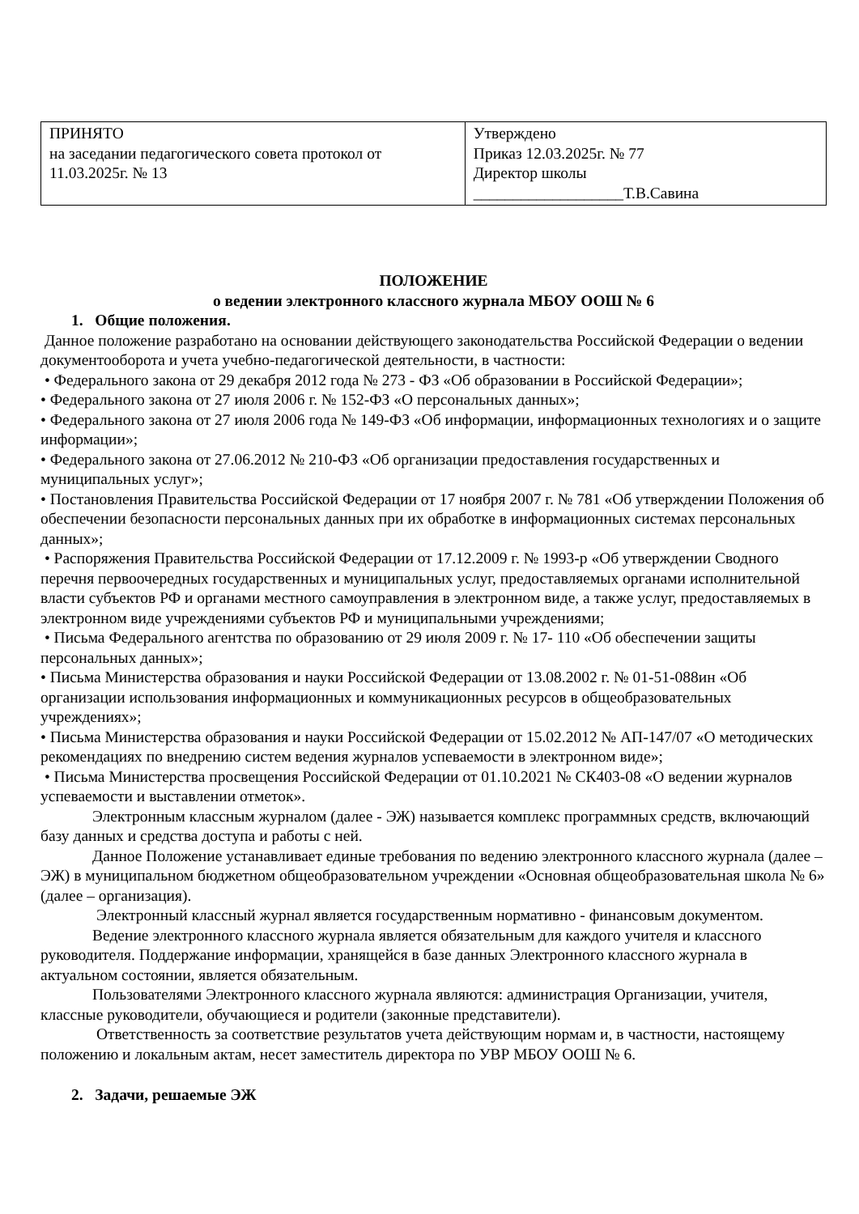| ПРИНЯТО на заседании педагогического совета протокол от 11.03.2025г. № 13 | Утверждено Приказ 12.03.2025г. № 77 Директор школы ___________________Т.В.Савина |
ПОЛОЖЕНИЕ
о ведении электронного классного журнала МБОУ ООШ № 6
1. Общие положения.
Данное положение разработано на основании действующего законодательства Российской Федерации о ведении документооборота и учета учебно-педагогической деятельности, в частности:
• Федерального закона от 29 декабря 2012 года № 273 - ФЗ «Об образовании в Российской Федерации»;
• Федерального закона от 27 июля 2006 г. № 152-ФЗ «О персональных данных»;
• Федерального закона от 27 июля 2006 года № 149-ФЗ «Об информации, информационных технологиях и о защите информации»;
• Федерального закона от 27.06.2012 № 210-ФЗ «Об организации предоставления государственных и муниципальных услуг»;
• Постановления Правительства Российской Федерации от 17 ноября 2007 г. № 781 «Об утверждении Положения об обеспечении безопасности персональных данных при их обработке в информационных системах персональных данных»;
• Распоряжения Правительства Российской Федерации от 17.12.2009 г. № 1993-р «Об утверждении Сводного перечня первоочередных государственных и муниципальных услуг, предоставляемых органами исполнительной власти субъектов РФ и органами местного самоуправления в электронном виде, а также услуг, предоставляемых в электронном виде учреждениями субъектов РФ и муниципальными учреждениями;
• Письма Федерального агентства по образованию от 29 июля 2009 г. № 17- 110 «Об обеспечении защиты персональных данных»;
• Письма Министерства образования и науки Российской Федерации от 13.08.2002 г. № 01-51-088ин «Об организации использования информационных и коммуникационных ресурсов в общеобразовательных учреждениях»;
• Письма Министерства образования и науки Российской Федерации от 15.02.2012 № АП-147/07 «О методических рекомендациях по внедрению систем ведения журналов успеваемости в электронном виде»;
• Письма Министерства просвещения Российской Федерации от 01.10.2021 № СК403-08 «О ведении журналов успеваемости и выставлении отметок».
Электронным классным журналом (далее - ЭЖ) называется комплекс программных средств, включающий базу данных и средства доступа и работы с ней.
Данное Положение устанавливает единые требования по ведению электронного классного журнала (далее – ЭЖ) в муниципальном бюджетном общеобразовательном учреждении «Основная общеобразовательная школа № 6» (далее – организация).
Электронный классный журнал является государственным нормативно - финансовым документом.
Ведение электронного классного журнала является обязательным для каждого учителя и классного руководителя. Поддержание информации, хранящейся в базе данных Электронного классного журнала в актуальном состоянии, является обязательным.
Пользователями Электронного классного журнала являются: администрация Организации, учителя, классные руководители, обучающиеся и родители (законные представители).
Ответственность за соответствие результатов учета действующим нормам и, в частности, настоящему положению и локальным актам, несет заместитель директора по УВР МБОУ ООШ № 6.
2. Задачи, решаемые ЭЖ